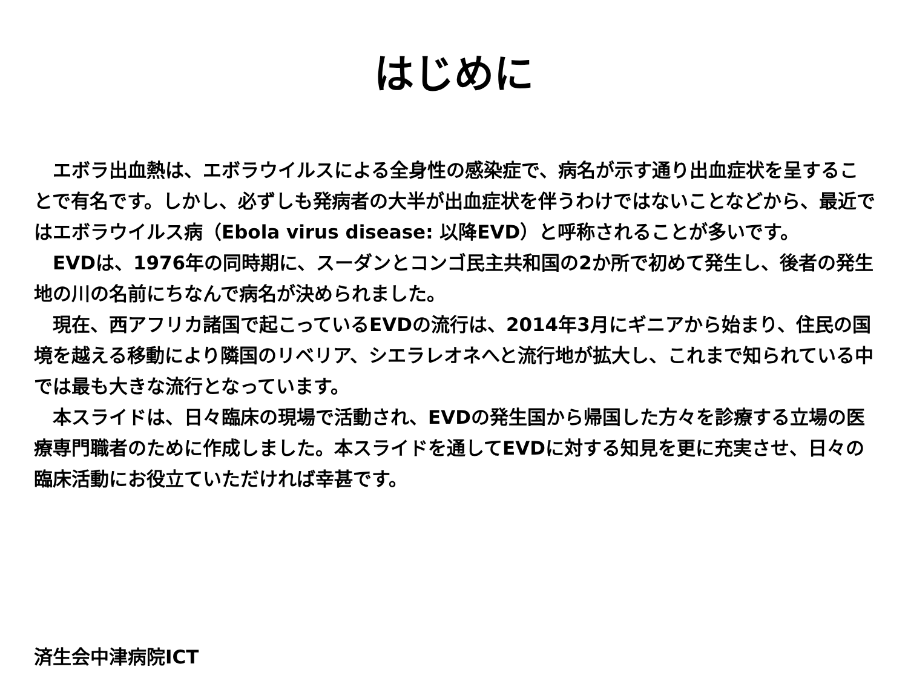はじめに
　エボラ出血熱は、エボラウイルスによる全身性の感染症で、病名が示す通り出血症状を呈することで有名です。しかし、必ずしも発病者の大半が出血症状を伴うわけではないことなどから、最近ではエボラウイルス病（Ebola virus disease: 以降EVD）と呼称されることが多いです。
　EVDは、1976年の同時期に、スーダンとコンゴ民主共和国の2か所で初めて発生し、後者の発生地の川の名前にちなんで病名が決められました。
　現在、西アフリカ諸国で起こっているEVDの流行は、2014年3月にギニアから始まり、住民の国境を越える移動により隣国のリベリア、シエラレオネへと流行地が拡大し、これまで知られている中では最も大きな流行となっています。
　本スライドは、日々臨床の現場で活動され、EVDの発生国から帰国した方々を診療する立場の医療専門職者のために作成しました。本スライドを通してEVDに対する知見を更に充実させ、日々の臨床活動にお役立ていただければ幸甚です。
済生会中津病院ICT